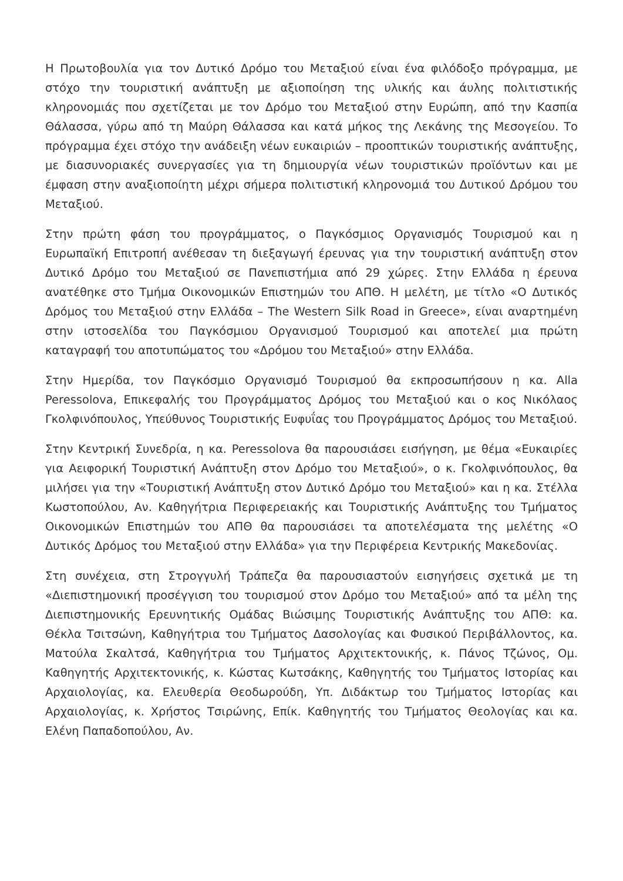Η Πρωτοβουλία για τον Δυτικό Δρόμο του Μεταξιού είναι ένα φιλόδοξο πρόγραμμα, με στόχο την τουριστική ανάπτυξη με αξιοποίηση της υλικής και άυλης πολιτιστικής κληρονομιάς που σχετίζεται με τον Δρόμο του Μεταξιού στην Ευρώπη, από την Κασπία Θάλασσα, γύρω από τη Μαύρη Θάλασσα και κατά μήκος της Λεκάνης της Μεσογείου. Το πρόγραμμα έχει στόχο την ανάδειξη νέων ευκαιριών – προοπτικών τουριστικής ανάπτυξης, με διασυνοριακές συνεργασίες για τη δημιουργία νέων τουριστικών προϊόντων και με έμφαση στην αναξιοποίητη μέχρι σήμερα πολιτιστική κληρονομιά του Δυτικού Δρόμου του Μεταξιού.
Στην πρώτη φάση του προγράμματος, ο Παγκόσμιος Οργανισμός Τουρισμού και η Ευρωπαϊκή Επιτροπή ανέθεσαν τη διεξαγωγή έρευνας για την τουριστική ανάπτυξη στον Δυτικό Δρόμο του Μεταξιού σε Πανεπιστήμια από 29 χώρες. Στην Ελλάδα η έρευνα ανατέθηκε στο Τμήμα Οικονομικών Επιστημών του ΑΠΘ. Η μελέτη, με τίτλο «Ο Δυτικός Δρόμος του Μεταξιού στην Ελλάδα – The Western Silk Road in Greece», είναι αναρτημένη στην ιστοσελίδα του Παγκόσμιου Οργανισμού Τουρισμού και αποτελεί μια πρώτη καταγραφή του αποτυπώματος του «Δρόμου του Μεταξιού» στην Ελλάδα.
Στην Ημερίδα, τον Παγκόσμιο Οργανισμό Τουρισμού θα εκπροσωπήσουν η κα. Alla Peressolova, Επικεφαλής του Προγράμματος Δρόμος του Μεταξιού και ο κος Νικόλαος Γκολφινόπουλος, Υπεύθυνος Τουριστικής Ευφυΐας του Προγράμματος Δρόμος του Μεταξιού.
Στην Κεντρική Συνεδρία, η κα. Peressolova θα παρουσιάσει εισήγηση, με θέμα «Ευκαιρίες για Αειφορική Τουριστική Ανάπτυξη στον Δρόμο του Μεταξιού», ο κ. Γκολφινόπουλος, θα μιλήσει για την «Τουριστική Ανάπτυξη στον Δυτικό Δρόμο του Μεταξιού» και η κα. Στέλλα Κωστοπούλου, Αν. Καθηγήτρια Περιφερειακής και Τουριστικής Ανάπτυξης του Τμήματος Οικονομικών Επιστημών του ΑΠΘ θα παρουσιάσει τα αποτελέσματα της μελέτης «Ο Δυτικός Δρόμος του Μεταξιού στην Ελλάδα» για την Περιφέρεια Κεντρικής Μακεδονίας.
Στη συνέχεια, στη Στρογγυλή Τράπεζα θα παρουσιαστούν εισηγήσεις σχετικά με τη «Διεπιστημονική προσέγγιση του τουρισμού στον Δρόμο του Μεταξιού» από τα μέλη της Διεπιστημονικής Ερευνητικής Ομάδας Βιώσιμης Τουριστικής Ανάπτυξης του ΑΠΘ: κα. Θέκλα Τσιτσώνη, Καθηγήτρια του Τμήματος Δασολογίας και Φυσικού Περιβάλλοντος, κα. Ματούλα Σκαλτσά, Καθηγήτρια του Τμήματος Αρχιτεκτονικής, κ. Πάνος Τζώνος, Ομ. Καθηγητής Αρχιτεκτονικής, κ. Κώστας Κωτσάκης, Καθηγητής του Τμήματος Ιστορίας και Αρχαιολογίας, κα. Ελευθερία Θεοδωρούδη, Υπ. Διδάκτωρ του Τμήματος Ιστορίας και Αρχαιολογίας, κ. Χρήστος Τσιρώνης, Επίκ. Καθηγητής του Τμήματος Θεολογίας και κα. Ελένη Παπαδοπούλου, Αν.